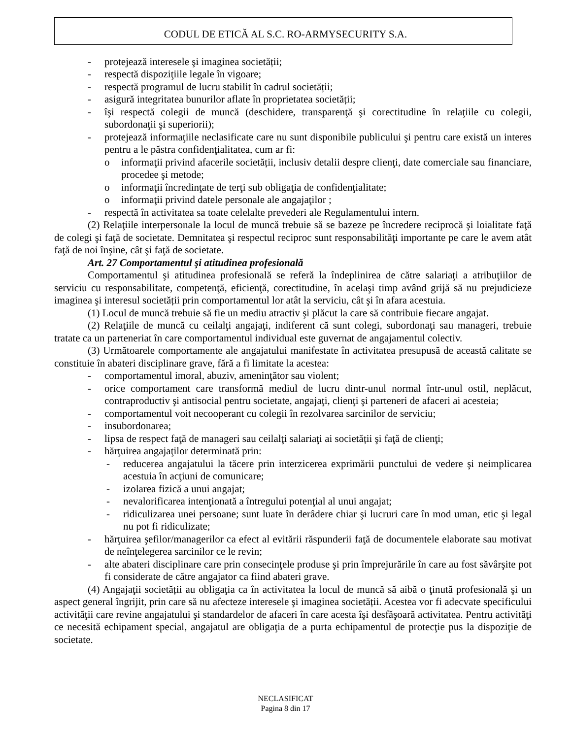CODUL DE ETICĂ AL S.C. RO-ARMYSECURITY S.A.
- protejează interesele şi imaginea societății;
- respectă dispoziţiile legale în vigoare;
- respectă programul de lucru stabilit în cadrul societății;
- asigură integritatea bunurilor aflate în proprietatea societății;
- îşi respectă colegii de muncă (deschidere, transparenţă şi corectitudine în relaţiile cu colegii, subordonaţii şi superiorii);
- protejează informaţiile neclasificate care nu sunt disponibile publicului şi pentru care există un interes pentru a le păstra confidenţialitatea, cum ar fi:
o informaţii privind afacerile societății, inclusiv detalii despre clienţi, date comerciale sau financiare, procedee şi metode;
o informaţii încredinţate de terţi sub obligaţia de confidenţialitate;
o informaţii privind datele personale ale angajaţilor ;
- respectă în activitatea sa toate celelalte prevederi ale Regulamentului intern.
(2) Relaţiile interpersonale la locul de muncă trebuie să se bazeze pe încredere reciprocă şi loialitate faţă de colegi şi faţă de societate. Demnitatea şi respectul reciproc sunt responsabilităţi importante pe care le avem atât faţă de noi înşine, cât şi faţă de societate.
Art. 27 Comportamentul şi atitudinea profesională
Comportamentul şi atitudinea profesională se referă la îndeplinirea de către salariaţi a atribuţiilor de serviciu cu responsabilitate, competenţă, eficienţă, corectitudine, în acelaşi timp având grijă să nu prejudicieze imaginea şi interesul societății prin comportamentul lor atât la serviciu, cât şi în afara acestuia.
(1) Locul de muncă trebuie să fie un mediu atractiv şi plăcut la care să contribuie fiecare angajat.
(2) Relaţiile de muncă cu ceilalţi angajaţi, indiferent că sunt colegi, subordonaţi sau manageri, trebuie tratate ca un parteneriat în care comportamentul individual este guvernat de angajamentul colectiv.
(3) Următoarele comportamente ale angajatului manifestate în activitatea presupusă de această calitate se constituie în abateri disciplinare grave, fără a fi limitate la acestea:
- comportamentul imoral, abuziv, ameninţător sau violent;
- orice comportament care transformă mediul de lucru dintr-unul normal într-unul ostil, neplăcut, contraproductiv şi antisocial pentru societate, angajaţi, clienţi şi parteneri de afaceri ai acesteia;
- comportamentul voit necooperant cu colegii în rezolvarea sarcinilor de serviciu;
- insubordonarea;
- lipsa de respect faţă de manageri sau ceilalţi salariaţi ai societății şi faţă de clienţi;
- hărţuirea angajaţilor determinată prin:
- reducerea angajatului la tăcere prin interzicerea exprimării punctului de vedere şi neimplicarea acestuia în acţiuni de comunicare;
- izolarea fizică a unui angajat;
- nevalorificarea intenţionată a întregului potenţial al unui angajat;
- ridiculizarea unei persoane; sunt luate în derâdere chiar şi lucruri care în mod uman, etic şi legal nu pot fi ridiculizate;
- hărţuirea şefilor/managerilor ca efect al evitării răspunderii faţă de documentele elaborate sau motivat de neînţelegerea sarcinilor ce le revin;
- alte abateri disciplinare care prin consecinţele produse şi prin împrejurările în care au fost săvârşite pot fi considerate de către angajator ca fiind abateri grave.
(4) Angajaţii societății au obligaţia ca în activitatea la locul de muncă să aibă o ţinută profesională şi un aspect general îngrijit, prin care să nu afecteze interesele şi imaginea societății. Acestea vor fi adecvate specificului activităţii care revine angajatului şi standardelor de afaceri în care acesta îşi desfăşoară activitatea. Pentru activităţi ce necesită echipament special, angajatul are obligaţia de a purta echipamentul de protecţie pus la dispoziţie de societate.
NECLASIFICAT
Pagina 8 din 17